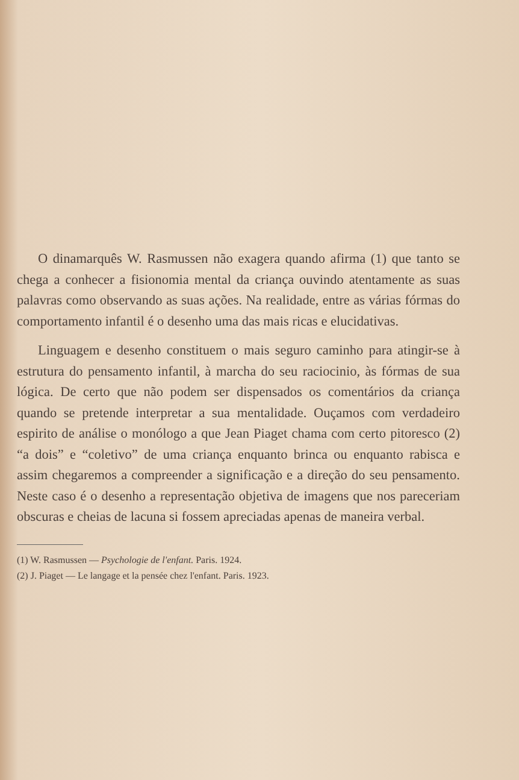O dinamarquês W. Rasmussen não exagera quando afirma (1) que tanto se chega a conhecer a fisionomia mental da criança ouvindo atentamente as suas palavras como observando as suas ações. Na realidade, entre as várias fórmas do comportamento infantil é o desenho uma das mais ricas e elucidativas.
Linguagem e desenho constituem o mais seguro caminho para atingir-se à estrutura do pensamento infantil, à marcha do seu raciocinio, às fórmas de sua lógica. De certo que não podem ser dispensados os comentários da criança quando se pretende interpretar a sua mentalidade. Ouçamos com verdadeiro espirito de análise o monólogo a que Jean Piaget chama com certo pitoresco (2) “a dois” e “coletivo” de uma criança enquanto brinca ou enquanto rabisca e assim chegaremos a compreender a significação e a direção do seu pensamento. Neste caso é o desenho a representação objetiva de imagens que nos pareceriam obscuras e cheias de lacuna si fossem apreciadas apenas de maneira verbal.
(1) W. Rasmussen — Psychologie de l'enfant. Paris. 1924.
(2) J. Piaget — Le langage et la pensée chez l'enfant. Paris. 1923.